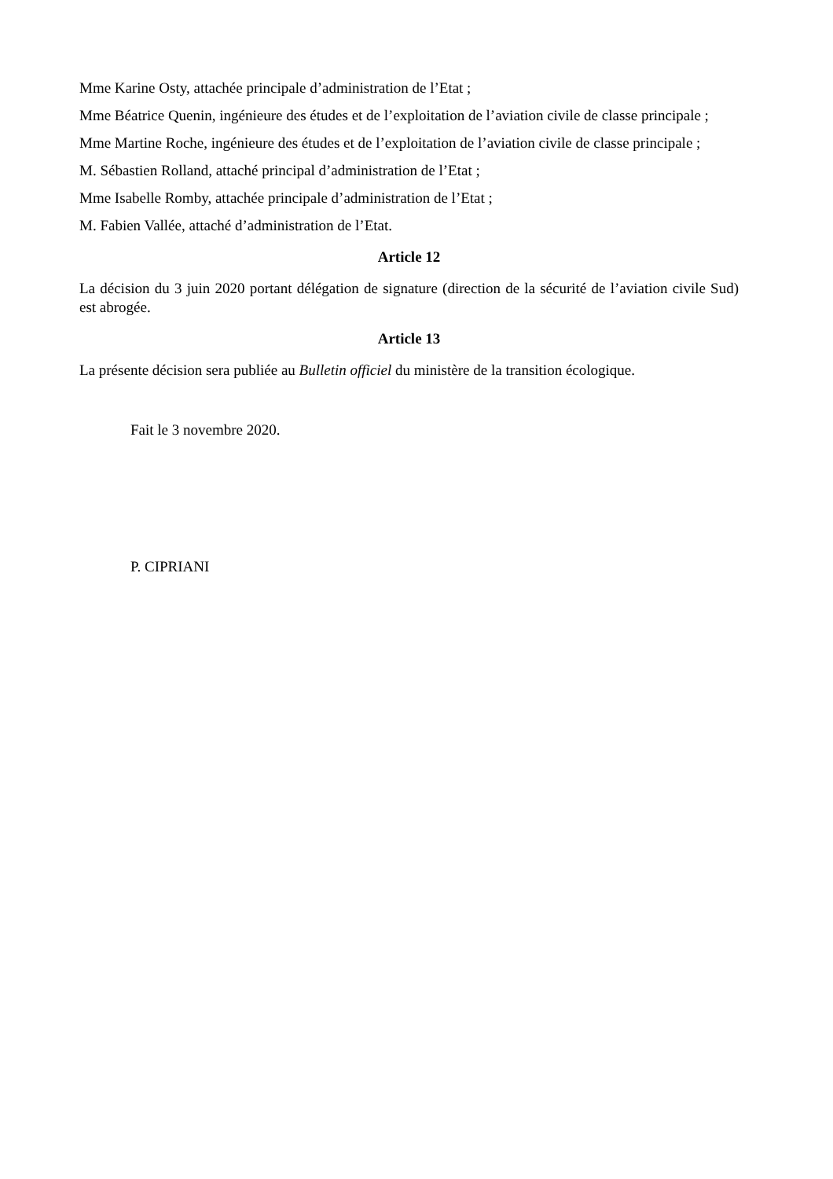Mme Karine Osty, attachée principale d’administration de l’Etat ;
Mme Béatrice Quenin, ingénieure des études et de l’exploitation de l’aviation civile de classe principale ;
Mme Martine Roche, ingénieure des études et de l’exploitation de l’aviation civile de classe principale ;
M. Sébastien Rolland, attaché principal d’administration de l’Etat ;
Mme Isabelle Romby, attachée principale d’administration de l’Etat ;
M. Fabien Vallée, attaché d’administration de l’Etat.
Article 12
La décision du 3 juin 2020 portant délégation de signature (direction de la sécurité de l’aviation civile Sud) est abrogée.
Article 13
La présente décision sera publiée au Bulletin officiel du ministère de la transition écologique.
Fait le 3 novembre 2020.
P. CIPRIANI